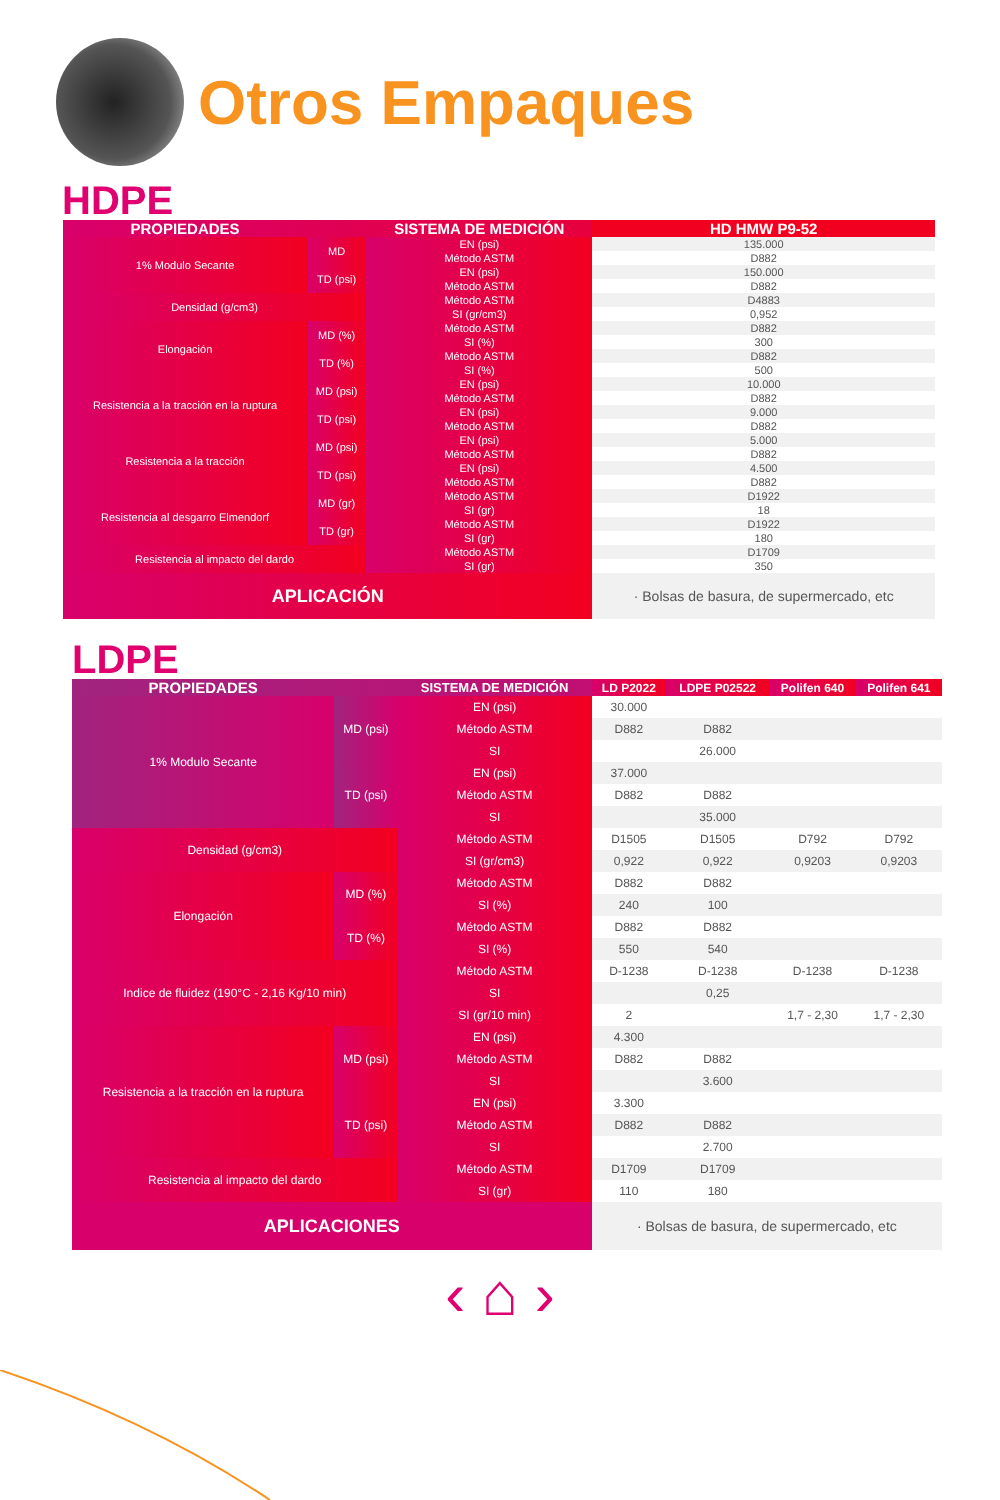Otros Empaques
HDPE
| PROPIEDADES | | SISTEMA DE MEDICIÓN | HD HMW P9-52 |
| --- | --- | --- | --- |
| 1% Modulo Secante | MD | EN (psi) | 135.000 |
| | | Método ASTM | D882 |
| | TD (psi) | EN (psi) | 150.000 |
| | | Método ASTM | D882 |
| Densidad (g/cm3) | | Método ASTM | D4883 |
| | | SI (gr/cm3) | 0,952 |
| Elongación | MD (%) | Método ASTM | D882 |
| | | SI (%) | 300 |
| | TD (%) | Método ASTM | D882 |
| | | SI (%) | 500 |
| Resistencia a la tracción en la ruptura | MD (psi) | EN (psi) | 10.000 |
| | | Método ASTM | D882 |
| | TD (psi) | EN (psi) | 9.000 |
| | | Método ASTM | D882 |
| Resistencia a la tracción | MD (psi) | EN (psi) | 5.000 |
| | | Método ASTM | D882 |
| | TD (psi) | EN (psi) | 4.500 |
| | | Método ASTM | D882 |
| Resistencia al desgarro Elmendorf | MD (gr) | Método ASTM | D1922 |
| | | SI (gr) | 18 |
| | TD (gr) | Método ASTM | D1922 |
| | | SI (gr) | 180 |
| Resistencia al impacto del dardo | | Método ASTM | D1709 |
| | | SI (gr) | 350 |
| APLICACIÓN | | | · Bolsas de basura, de supermercado, etc |
LDPE
| PROPIEDADES | | SISTEMA DE MEDICIÓN | LD P2022 | LDPE P02522 | Polifen 640 | Polifen 641 |
| --- | --- | --- | --- | --- | --- | --- |
| 1% Modulo Secante | MD (psi) | EN (psi) | 30.000 | | | |
| | | Método ASTM | D882 | D882 | | |
| | | SI | | 26.000 | | |
| | TD (psi) | EN (psi) | 37.000 | | | |
| | | Método ASTM | D882 | D882 | | |
| | | SI | | 35.000 | | |
| Densidad (g/cm3) | | Método ASTM | D1505 | D1505 | D792 | D792 |
| | | SI (gr/cm3) | 0,922 | 0,922 | 0,9203 | 0,9203 |
| Elongación | MD (%) | Método ASTM | D882 | D882 | | |
| | | SI (%) | 240 | 100 | | |
| | TD (%) | Método ASTM | D882 | D882 | | |
| | | SI (%) | 550 | 540 | | |
| Indice de fluidez (190°C - 2,16 Kg/10 min) | | Método ASTM | D-1238 | D-1238 | D-1238 | D-1238 |
| | | SI | | 0,25 | | |
| | | SI (gr/10 min) | 2 | | 1,7 - 2,30 | 1,7 - 2,30 |
| Resistencia a la tracción en la ruptura | MD (psi) | EN (psi) | 4.300 | | | |
| | | Método ASTM | D882 | D882 | | |
| | | SI | | 3.600 | | |
| | TD (psi) | EN (psi) | 3.300 | | | |
| | | Método ASTM | D882 | D882 | | |
| | | SI | | 2.700 | | |
| Resistencia al impacto del dardo | | Método ASTM | D1709 | D1709 | | |
| | | SI (gr) | 110 | 180 | | |
| APLICACIONES | | | · Bolsas de basura, de supermercado, etc | | | |
‹ ⌂ ›